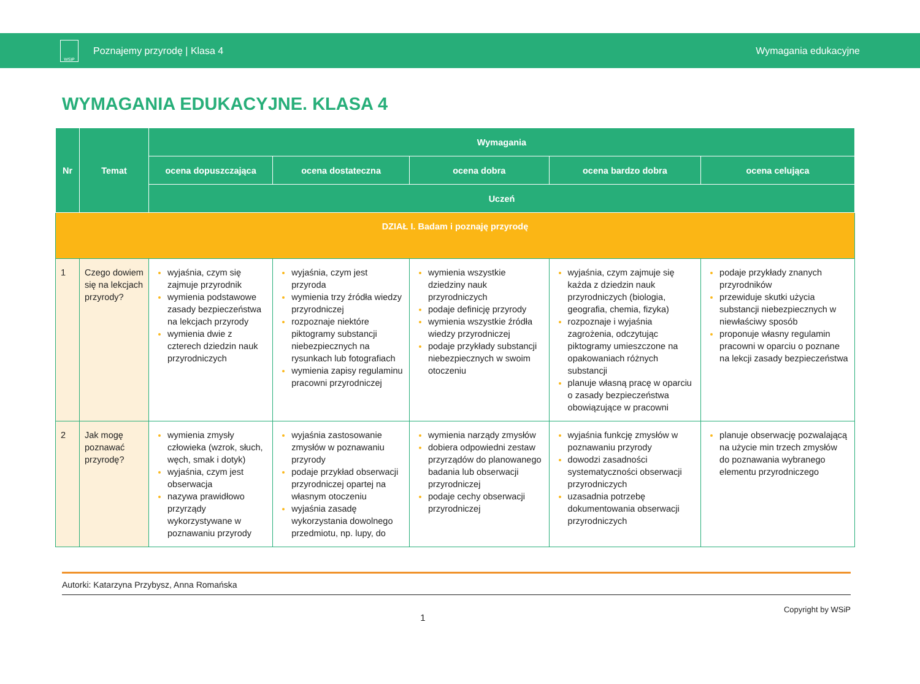WSiP
Poznajemy przyrodę | Klasa 4 Wymagania edukacyjne
WYMAGANIA EDUKACYJNE. KLASA 4
| Nr | Temat | Wymagania | | | | |
| --- | --- | --- | --- | --- | --- | --- |
| | | ocena dopuszczająca | ocena dostateczna | ocena dobra | ocena bardzo dobra | ocena celująca |
| | | Uczeń | | | | |
| DZIAŁ I. Badam i poznaję przyrodę | | | | | | |
| 1 | Czego dowiem się na lekcjach przyrody? | wyjaśnia, czym się zajmuje przyrodnik wymienia podstawowe zasady bezpieczeństwa na lekcjach przyrody wymienia dwie z czterech dziedzin nauk przyrodniczych | wyjaśnia, czym jest przyroda wymienia trzy źródła wiedzy przyrodniczej rozpoznaje niektóre piktogramy substancji niebezpiecznych na rysunkach lub fotografiach wymienia zapisy regulaminu pracowni przyrodniczej | wymienia wszystkie dziedziny nauk przyrodniczych podaje definicję przyrody wymienia wszystkie źródła wiedzy przyrodniczej podaje przykłady substancji niebezpiecznych w swoim otoczeniu | wyjaśnia, czym zajmuje się każda z dziedzin nauk przyrodniczych (biologia, geografia, chemia, fizyka) rozpoznaje i wyjaśnia zagrożenia, odczytując piktogramy umieszczone na opakowaniach różnych substancji planuje własną pracę w oparciu o zasady bezpieczeństwa obowiązujące w pracowni | podaje przykłady znanych przyrodników przewiduje skutki użycia substancji niebezpiecznych w niewłaściwy sposób proponuje własny regulamin pracowni w oparciu o poznane na lekcji zasady bezpieczeństwa |
| 2 | Jak mogę poznawać przyrodę? | wymienia zmysły człowieka (wzrok, słuch, węch, smak i dotyk) wyjaśnia, czym jest obserwacja nazywa prawidłowo przyrządy wykorzystywane w poznawaniu przyrody | wyjaśnia zastosowanie zmysłów w poznawaniu przyrody podaje przykład obserwacji przyrodniczej opartej na własnym otoczeniu wyjaśnia zasadę wykorzystania dowolnego przedmiotu, np. lupy, do | wymienia narządy zmysłów dobiera odpowiedni zestaw przyrządów do planowanego badania lub obserwacji przyrodniczej podaje cechy obserwacji przyrodniczej | wyjaśnia funkcję zmysłów w poznawaniu przyrody dowodzi zasadności systematyczności obserwacji przyrodniczych uzasadnia potrzebę dokumentowania obserwacji przyrodniczych | planuje obserwację pozwalającą na użycie min trzech zmysłów do poznawania wybranego elementu przyrodniczego |
Autorki: Katarzyna Przybysz, Anna Romańska
1
Copyright by WSiP